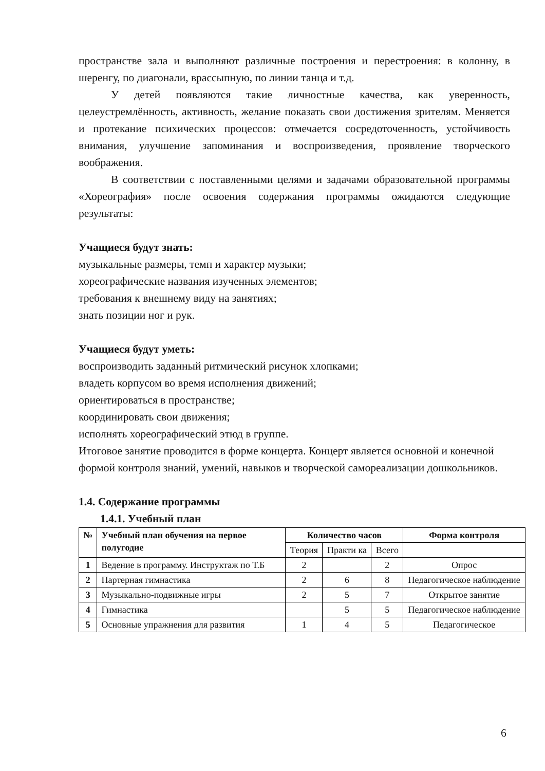пространстве зала и выполняют различные построения и перестроения: в колонну, в шеренгу, по диагонали, врассыпную, по линии танца и т.д.
У детей появляются такие личностные качества, как уверенность, целеустремлённость, активность, желание показать свои достижения зрителям. Меняется и протекание психических процессов: отмечается сосредоточенность, устойчивость внимания, улучшение запоминания и воспроизведения, проявление творческого воображения.
В соответствии с поставленными целями и задачами образовательной программы «Хореография» после освоения содержания программы ожидаются следующие результаты:
Учащиеся будут знать:
музыкальные размеры, темп и характер музыки;
хореографические названия изученных элементов;
требования к внешнему виду на занятиях;
знать позиции ног и рук.
Учащиеся будут уметь:
воспроизводить заданный ритмический рисунок хлопками;
владеть корпусом во время исполнения движений;
ориентироваться в пространстве;
координировать свои движения;
исполнять хореографический этюд в группе.
Итоговое занятие проводится в форме концерта. Концерт является основной и конечной формой контроля знаний, умений, навыков и творческой самореализации дошкольников.
1.4. Содержание программы
1.4.1. Учебный план
| № | Учебный план обучения на первое полугодие | Количество часов | | | Форма контроля |
| --- | --- | --- | --- | --- | --- |
| | | Теория | Практи ка | Всего | |
| 1 | Ведение в программу. Инструктаж по Т.Б | 2 | | 2 | Опрос |
| 2 | Партерная гимнастика | 2 | 6 | 8 | Педагогическое наблюдение |
| 3 | Музыкально-подвижные игры | 2 | 5 | 7 | Открытое занятие |
| 4 | Гимнастика | | 5 | 5 | Педагогическое наблюдение |
| 5 | Основные упражнения для развития | 1 | 4 | 5 | Педагогическое |
6